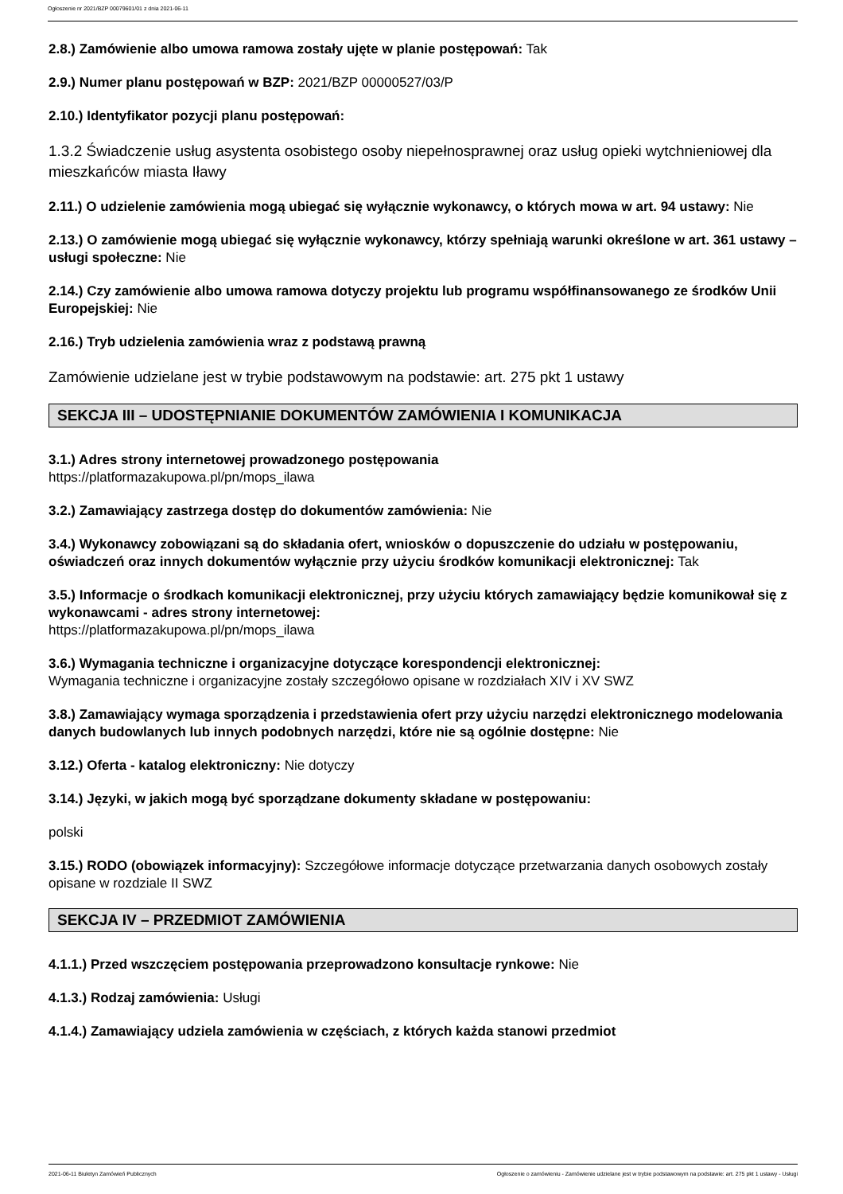Ogłoszenie nr 2021/BZP 00079601/01 z dnia 2021-06-11
2.8.) Zamówienie albo umowa ramowa zostały ujęte w planie postępowań: Tak
2.9.) Numer planu postępowań w BZP: 2021/BZP 00000527/03/P
2.10.) Identyfikator pozycji planu postępowań:
1.3.2 Świadczenie usług asystenta osobistego osoby niepełnosprawnej oraz usług opieki wytchnieniowej dla mieszkańców miasta Iławy
2.11.) O udzielenie zamówienia mogą ubiegać się wyłącznie wykonawcy, o których mowa w art. 94 ustawy: Nie
2.13.) O zamówienie mogą ubiegać się wyłącznie wykonawcy, którzy spełniają warunki określone w art. 361 ustawy – usługi społeczne: Nie
2.14.) Czy zamówienie albo umowa ramowa dotyczy projektu lub programu współfinansowanego ze środków Unii Europejskiej: Nie
2.16.) Tryb udzielenia zamówienia wraz z podstawą prawną
Zamówienie udzielane jest w trybie podstawowym na podstawie: art. 275 pkt 1 ustawy
SEKCJA III – UDOSTĘPNIANIE DOKUMENTÓW ZAMÓWIENIA I KOMUNIKACJA
3.1.) Adres strony internetowej prowadzonego postępowania
https://platformazakupowa.pl/pn/mops_ilawa
3.2.) Zamawiający zastrzega dostęp do dokumentów zamówienia: Nie
3.4.) Wykonawcy zobowiązani są do składania ofert, wniosków o dopuszczenie do udziału w postępowaniu, oświadczeń oraz innych dokumentów wyłącznie przy użyciu środków komunikacji elektronicznej: Tak
3.5.) Informacje o środkach komunikacji elektronicznej, przy użyciu których zamawiający będzie komunikował się z wykonawcami - adres strony internetowej:
https://platformazakupowa.pl/pn/mops_ilawa
3.6.) Wymagania techniczne i organizacyjne dotyczące korespondencji elektronicznej:
Wymagania techniczne i organizacyjne zostały szczegółowo opisane w rozdziałach XIV i XV SWZ
3.8.) Zamawiający wymaga sporządzenia i przedstawienia ofert przy użyciu narzędzi elektronicznego modelowania danych budowlanych lub innych podobnych narzędzi, które nie są ogólnie dostępne: Nie
3.12.) Oferta - katalog elektroniczny: Nie dotyczy
3.14.) Języki, w jakich mogą być sporządzane dokumenty składane w postępowaniu:
polski
3.15.) RODO (obowiązek informacyjny): Szczegółowe informacje dotyczące przetwarzania danych osobowych zostały opisane w rozdziale II SWZ
SEKCJA IV – PRZEDMIOT ZAMÓWIENIA
4.1.1.) Przed wszczęciem postępowania przeprowadzono konsultacje rynkowe: Nie
4.1.3.) Rodzaj zamówienia: Usługi
4.1.4.) Zamawiający udziela zamówienia w częściach, z których każda stanowi przedmiot
2021-06-11 Biuletyn Zamówień Publicznych Ogłoszenie o zamówieniu - Zamówienie udzielane jest w trybie podstawowym na podstawie: art. 275 pkt 1 ustawy - Usługi